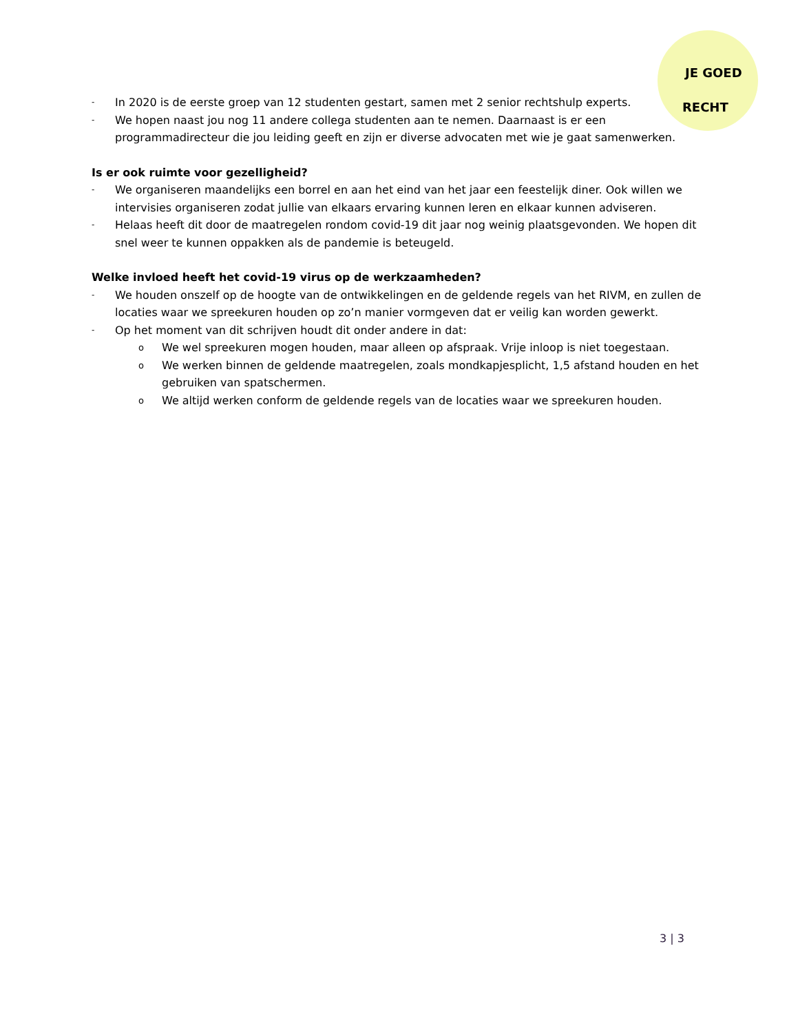JE GOED
RECHT
- In 2020 is de eerste groep van 12 studenten gestart, samen met 2 senior rechtshulp experts.
- We hopen naast jou nog 11 andere collega studenten aan te nemen. Daarnaast is er een programmadirecteur die jou leiding geeft en zijn er diverse advocaten met wie je gaat samenwerken.
Is er ook ruimte voor gezelligheid?
- We organiseren maandelijks een borrel en aan het eind van het jaar een feestelijk diner. Ook willen we intervisies organiseren zodat jullie van elkaars ervaring kunnen leren en elkaar kunnen adviseren.
- Helaas heeft dit door de maatregelen rondom covid-19 dit jaar nog weinig plaatsgevonden. We hopen dit snel weer te kunnen oppakken als de pandemie is beteugeld.
Welke invloed heeft het covid-19 virus op de werkzaamheden?
- We houden onszelf op de hoogte van de ontwikkelingen en de geldende regels van het RIVM, en zullen de locaties waar we spreekuren houden op zo’n manier vormgeven dat er veilig kan worden gewerkt.
- Op het moment van dit schrijven houdt dit onder andere in dat:
o We wel spreekuren mogen houden, maar alleen op afspraak. Vrije inloop is niet toegestaan.
o We werken binnen de geldende maatregelen, zoals mondkapjesplicht, 1,5 afstand houden en het gebruiken van spatschermen.
o We altijd werken conform de geldende regels van de locaties waar we spreekuren houden.
3 | 3